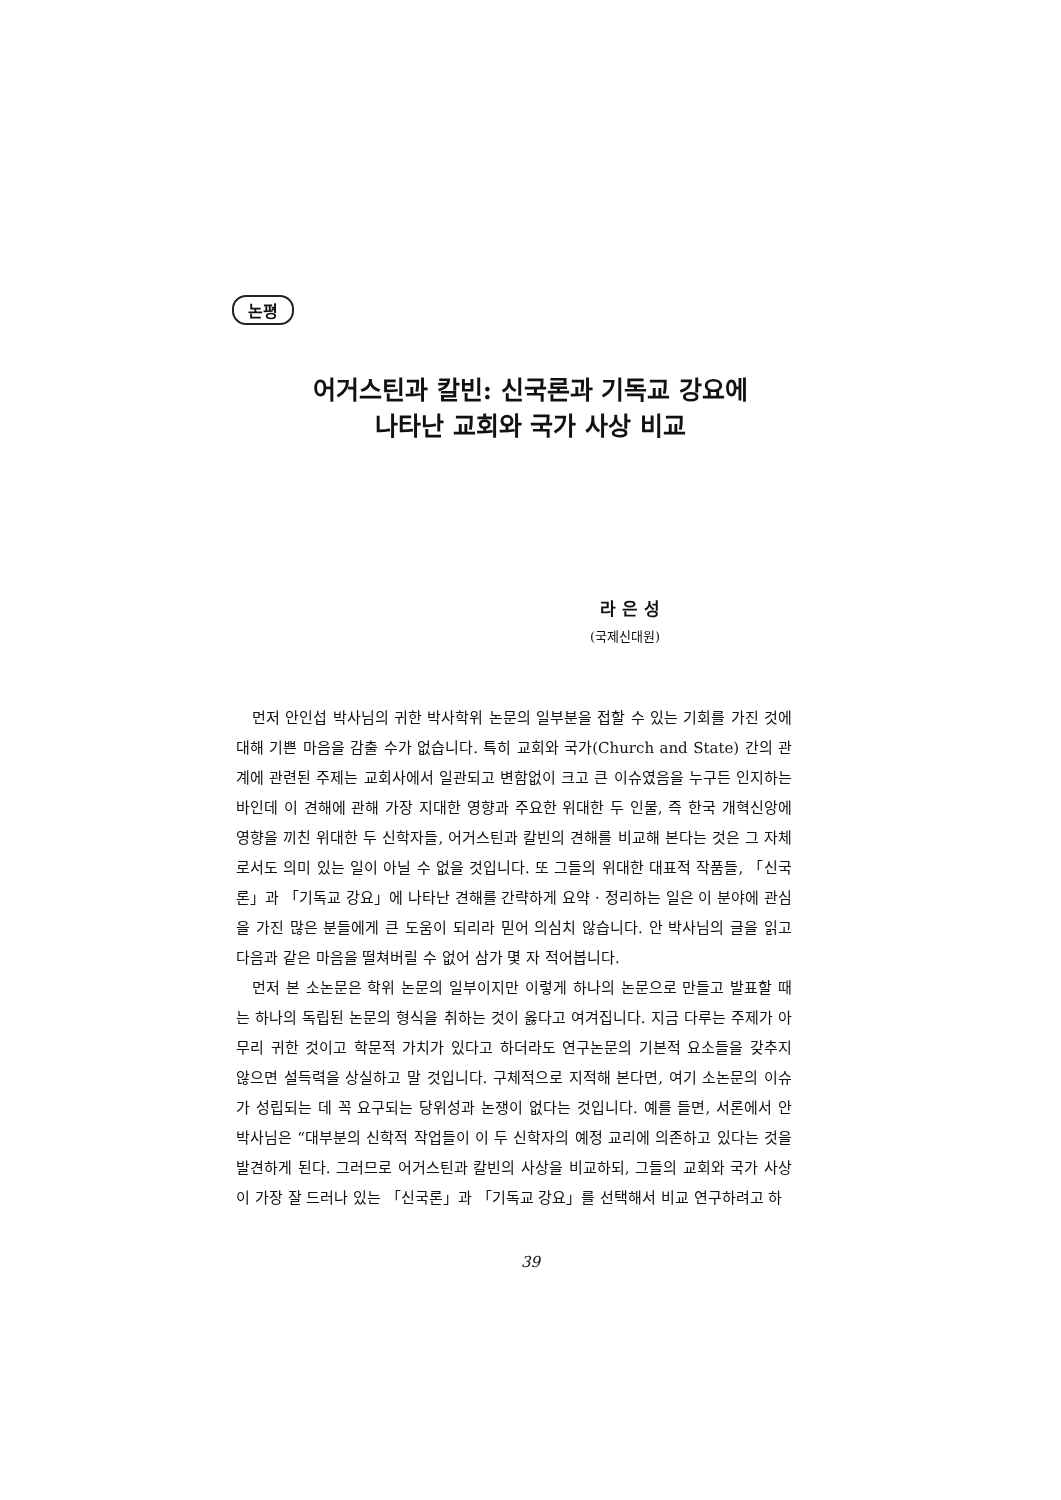논평
어거스틴과 칼빈: 신국론과 기독교 강요에
나타난 교회와 국가 사상 비교
라 은 성
(국제신대원)
먼저 안인섭 박사님의 귀한 박사학위 논문의 일부분을 접할 수 있는 기회를 가진 것에 대해 기쁜 마음을 감출 수가 없습니다. 특히 교회와 국가(Church and State) 간의 관계에 관련된 주제는 교회사에서 일관되고 변함없이 크고 큰 이슈였음을 누구든 인지하는 바인데 이 견해에 관해 가장 지대한 영향과 주요한 위대한 두 인물, 즉 한국 개혁신앙에 영향을 끼친 위대한 두 신학자들, 어거스틴과 칼빈의 견해를 비교해 본다는 것은 그 자체로서도 의미 있는 일이 아닐 수 없을 것입니다. 또 그들의 위대한 대표적 작품들, 「신국론」과 「기독교 강요」에 나타난 견해를 간략하게 요약 · 정리하는 일은 이 분야에 관심을 가진 많은 분들에게 큰 도움이 되리라 믿어 의심치 않습니다. 안 박사님의 글을 읽고 다음과 같은 마음을 떨쳐버릴 수 없어 삼가 몇 자 적어봅니다.
먼저 본 소논문은 학위 논문의 일부이지만 이렇게 하나의 논문으로 만들고 발표할 때는 하나의 독립된 논문의 형식을 취하는 것이 옳다고 여겨집니다. 지금 다루는 주제가 아무리 귀한 것이고 학문적 가치가 있다고 하더라도 연구논문의 기본적 요소들을 갖추지 않으면 설득력을 상실하고 말 것입니다. 구체적으로 지적해 본다면, 여기 소논문의 이슈가 성립되는 데 꼭 요구되는 당위성과 논쟁이 없다는 것입니다. 예를 들면, 서론에서 안박사님은 “대부분의 신학적 작업들이 이 두 신학자의 예정 교리에 의존하고 있다는 것을 발견하게 된다. 그러므로 어거스틴과 칼빈의 사상을 비교하되, 그들의 교회와 국가 사상이 가장 잘 드러나 있는 「신국론」과 「기독교 강요」를 선택해서 비교 연구하려고 하
39